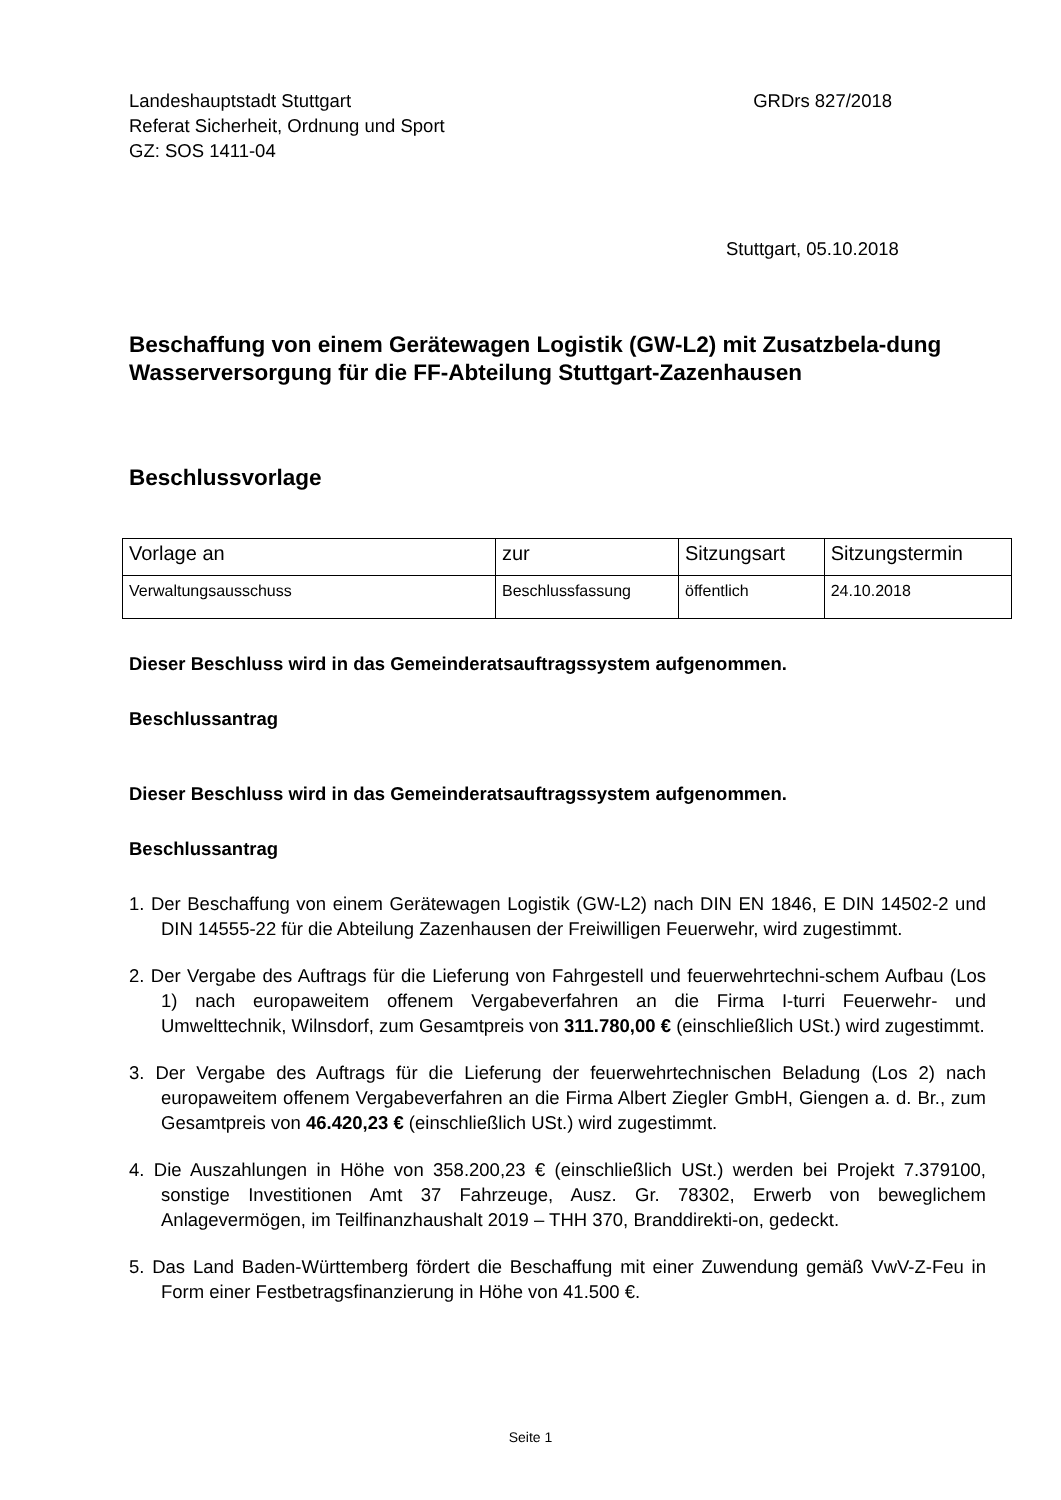Landeshauptstadt Stuttgart
Referat Sicherheit, Ordnung und Sport
GZ: SOS 1411-04
GRDrs 827/2018
Stuttgart, 05.10.2018
Beschaffung von einem Gerätewagen Logistik (GW-L2) mit Zusatzbela-dung Wasserversorgung für die FF-Abteilung Stuttgart-Zazenhausen
Beschlussvorlage
| Vorlage an | zur | Sitzungsart | Sitzungstermin |
| --- | --- | --- | --- |
| Verwaltungsausschuss | Beschlussfassung | öffentlich | 24.10.2018 |
Dieser Beschluss wird in das Gemeinderatsauftragssystem aufgenommen.
Beschlussantrag
Dieser Beschluss wird in das Gemeinderatsauftragssystem aufgenommen.
Beschlussantrag
1. Der Beschaffung von einem Gerätewagen Logistik (GW-L2) nach DIN EN 1846, E DIN 14502-2 und DIN 14555-22 für die Abteilung Zazenhausen der Freiwilligen Feuerwehr, wird zugestimmt.
2. Der Vergabe des Auftrags für die Lieferung von Fahrgestell und feuerwehrtechni-schem Aufbau (Los 1) nach europaweitem offenem Vergabeverfahren an die Firma I-turri Feuerwehr- und Umwelttechnik, Wilnsdorf, zum Gesamtpreis von 311.780,00 € (einschließlich USt.) wird zugestimmt.
3. Der Vergabe des Auftrags für die Lieferung der feuerwehrtechnischen Beladung (Los 2) nach europaweitem offenem Vergabeverfahren an die Firma Albert Ziegler GmbH, Giengen a. d. Br., zum Gesamtpreis von 46.420,23 € (einschließlich USt.) wird zugestimmt.
4. Die Auszahlungen in Höhe von 358.200,23 € (einschließlich USt.) werden bei Projekt 7.379100, sonstige Investitionen Amt 37 Fahrzeuge, Ausz. Gr. 78302, Erwerb von beweglichem Anlagevermögen, im Teilfinanzhaushalt 2019 – THH 370, Branddirekti-on, gedeckt.
5. Das Land Baden-Württemberg fördert die Beschaffung mit einer Zuwendung gemäß VwV-Z-Feu in Form einer Festbetragsfinanzierung in Höhe von 41.500 €.
Seite 1